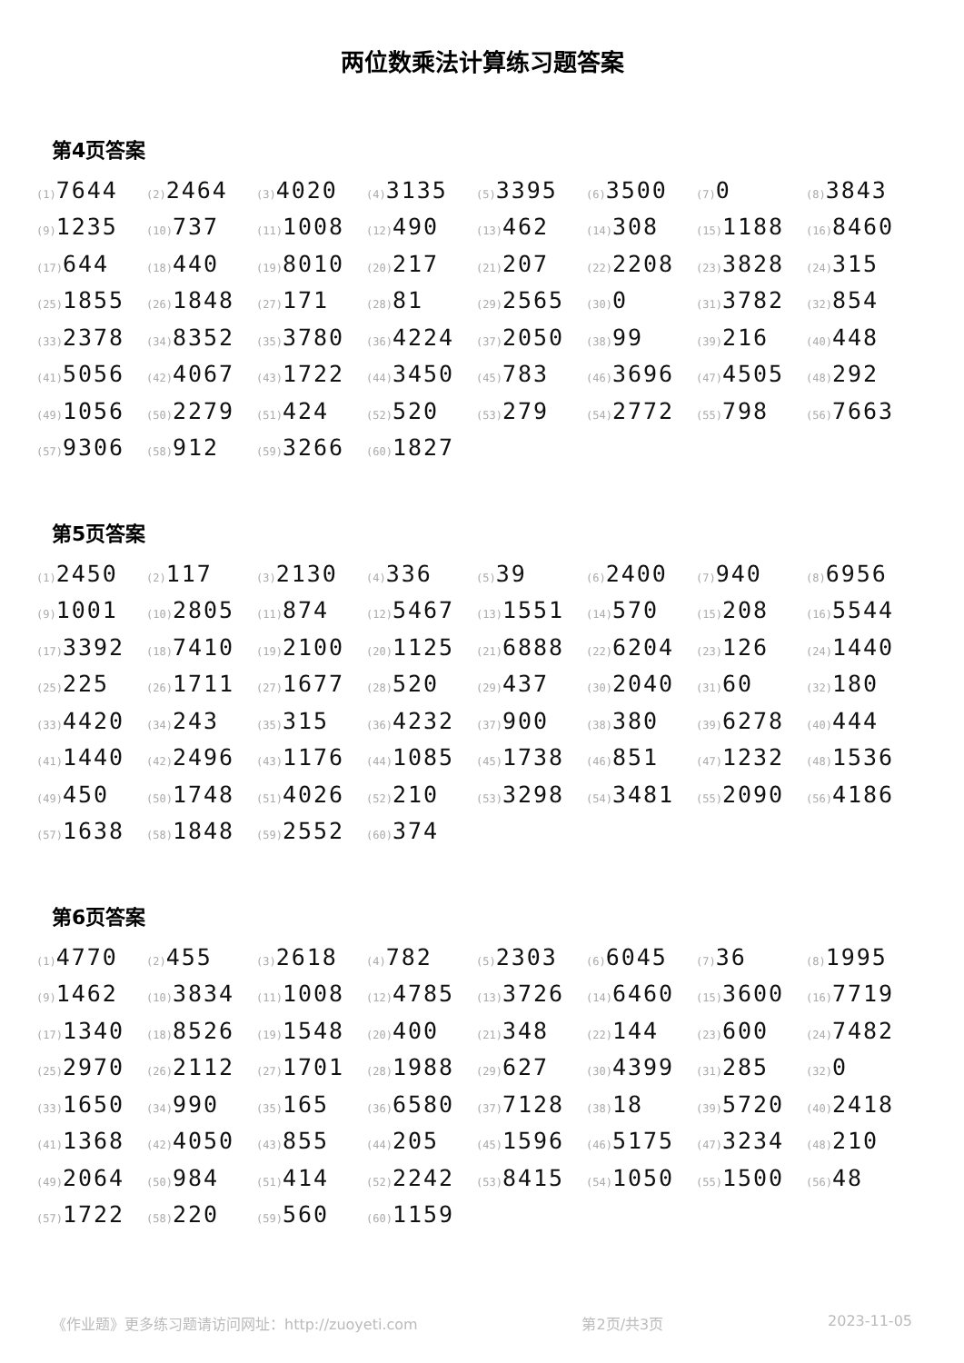两位数乘法计算练习题答案
第4页答案
| (1) 7644 | (2) 2464 | (3) 4020 | (4) 3135 | (5) 3395 | (6) 3500 | (7) 0 | (8) 3843 |
| (9) 1235 | (10) 737 | (11) 1008 | (12) 490 | (13) 462 | (14) 308 | (15) 1188 | (16) 8460 |
| (17) 644 | (18) 440 | (19) 8010 | (20) 217 | (21) 207 | (22) 2208 | (23) 3828 | (24) 315 |
| (25) 1855 | (26) 1848 | (27) 171 | (28) 81 | (29) 2565 | (30) 0 | (31) 3782 | (32) 854 |
| (33) 2378 | (34) 8352 | (35) 3780 | (36) 4224 | (37) 2050 | (38) 99 | (39) 216 | (40) 448 |
| (41) 5056 | (42) 4067 | (43) 1722 | (44) 3450 | (45) 783 | (46) 3696 | (47) 4505 | (48) 292 |
| (49) 1056 | (50) 2279 | (51) 424 | (52) 520 | (53) 279 | (54) 2772 | (55) 798 | (56) 7663 |
| (57) 9306 | (58) 912 | (59) 3266 | (60) 1827 | | | | |
第5页答案
| (1) 2450 | (2) 117 | (3) 2130 | (4) 336 | (5) 39 | (6) 2400 | (7) 940 | (8) 6956 |
| (9) 1001 | (10) 2805 | (11) 874 | (12) 5467 | (13) 1551 | (14) 570 | (15) 208 | (16) 5544 |
| (17) 3392 | (18) 7410 | (19) 2100 | (20) 1125 | (21) 6888 | (22) 6204 | (23) 126 | (24) 1440 |
| (25) 225 | (26) 1711 | (27) 1677 | (28) 520 | (29) 437 | (30) 2040 | (31) 60 | (32) 180 |
| (33) 4420 | (34) 243 | (35) 315 | (36) 4232 | (37) 900 | (38) 380 | (39) 6278 | (40) 444 |
| (41) 1440 | (42) 2496 | (43) 1176 | (44) 1085 | (45) 1738 | (46) 851 | (47) 1232 | (48) 1536 |
| (49) 450 | (50) 1748 | (51) 4026 | (52) 210 | (53) 3298 | (54) 3481 | (55) 2090 | (56) 4186 |
| (57) 1638 | (58) 1848 | (59) 2552 | (60) 374 | | | | |
第6页答案
| (1) 4770 | (2) 455 | (3) 2618 | (4) 782 | (5) 2303 | (6) 6045 | (7) 36 | (8) 1995 |
| (9) 1462 | (10) 3834 | (11) 1008 | (12) 4785 | (13) 3726 | (14) 6460 | (15) 3600 | (16) 7719 |
| (17) 1340 | (18) 8526 | (19) 1548 | (20) 400 | (21) 348 | (22) 144 | (23) 600 | (24) 7482 |
| (25) 2970 | (26) 2112 | (27) 1701 | (28) 1988 | (29) 627 | (30) 4399 | (31) 285 | (32) 0 |
| (33) 1650 | (34) 990 | (35) 165 | (36) 6580 | (37) 7128 | (38) 18 | (39) 5720 | (40) 2418 |
| (41) 1368 | (42) 4050 | (43) 855 | (44) 205 | (45) 1596 | (46) 5175 | (47) 3234 | (48) 210 |
| (49) 2064 | (50) 984 | (51) 414 | (52) 2242 | (53) 8415 | (54) 1050 | (55) 1500 | (56) 48 |
| (57) 1722 | (58) 220 | (59) 560 | (60) 1159 | | | | |
《作业题》更多练习题请访问网址：http://zuoyeti.com 第2页/共3页 2023-11-05